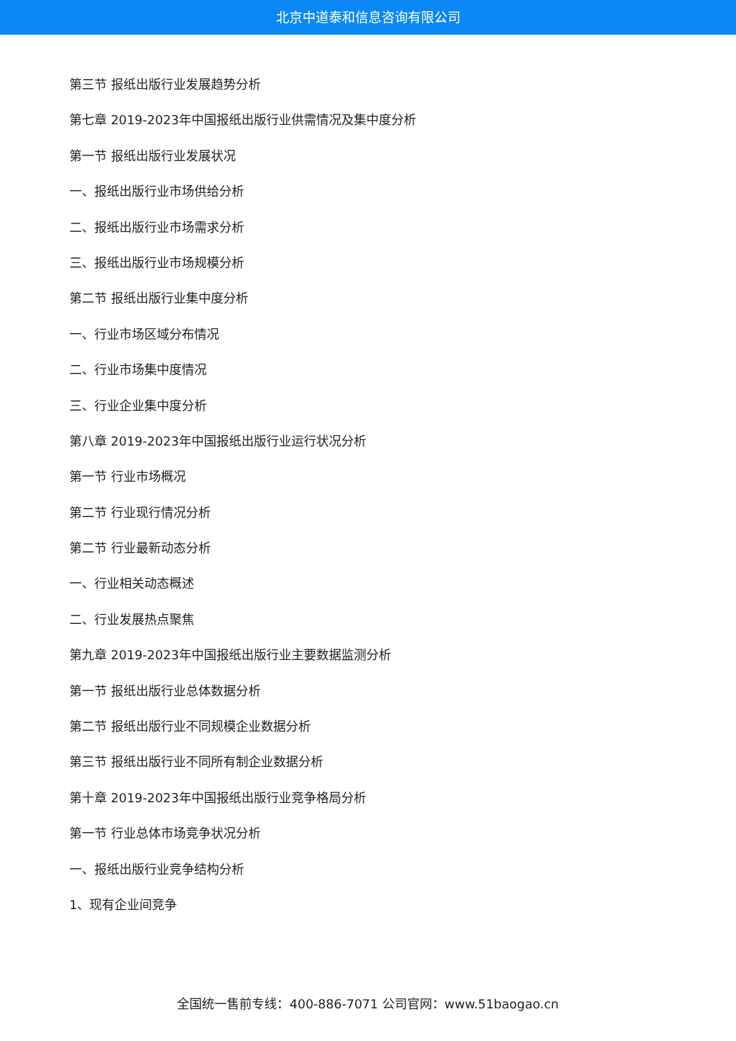北京中道泰和信息咨询有限公司
第三节 报纸出版行业发展趋势分析
第七章 2019-2023年中国报纸出版行业供需情况及集中度分析
第一节 报纸出版行业发展状况
一、报纸出版行业市场供给分析
二、报纸出版行业市场需求分析
三、报纸出版行业市场规模分析
第二节 报纸出版行业集中度分析
一、行业市场区域分布情况
二、行业市场集中度情况
三、行业企业集中度分析
第八章 2019-2023年中国报纸出版行业运行状况分析
第一节 行业市场概况
第二节 行业现行情况分析
第二节 行业最新动态分析
一、行业相关动态概述
二、行业发展热点聚焦
第九章 2019-2023年中国报纸出版行业主要数据监测分析
第一节 报纸出版行业总体数据分析
第二节 报纸出版行业不同规模企业数据分析
第三节 报纸出版行业不同所有制企业数据分析
第十章 2019-2023年中国报纸出版行业竞争格局分析
第一节 行业总体市场竞争状况分析
一、报纸出版行业竞争结构分析
1、现有企业间竞争
全国统一售前专线：400-886-7071 公司官网：www.51baogao.cn